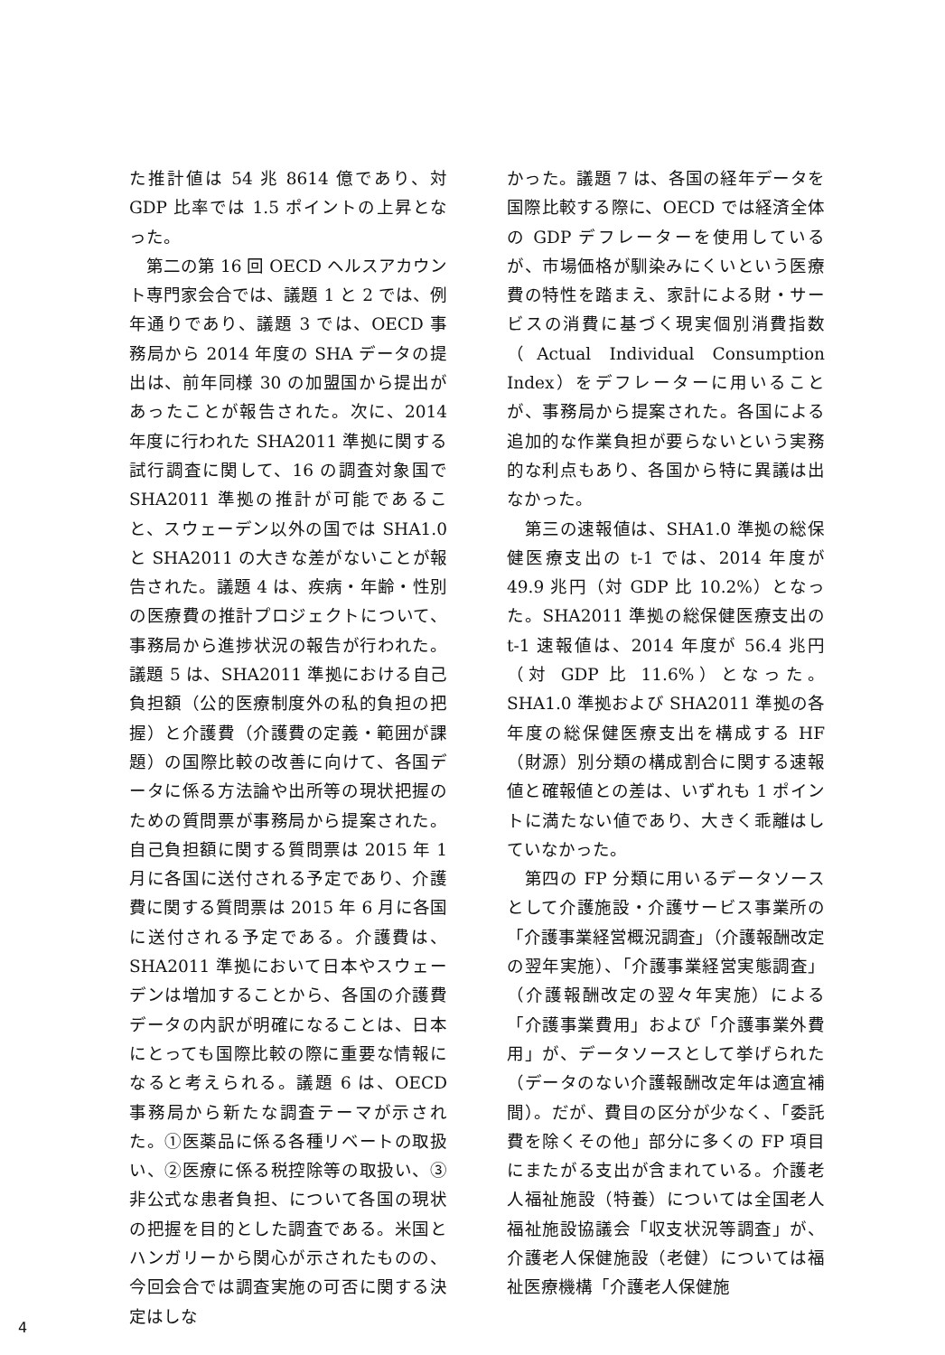た推計値は 54 兆 8614 億であり、対 GDP 比率では 1.5 ポイントの上昇となった。
　第二の第 16 回 OECD ヘルスアカウント専門家会合では、議題 1 と 2 では、例年通りであり、議題 3 では、OECD 事務局から 2014 年度の SHA データの提出は、前年同様 30 の加盟国から提出があったことが報告された。次に、2014 年度に行われた SHA2011 準拠に関する試行調査に関して、16 の調査対象国で SHA2011 準拠の推計が可能であること、スウェーデン以外の国では SHA1.0 と SHA2011 の大きな差がないことが報告された。議題 4 は、疾病・年齢・性別の医療費の推計プロジェクトについて、事務局から進捗状況の報告が行われた。議題 5 は、SHA2011 準拠における自己負担額（公的医療制度外の私的負担の把握）と介護費（介護費の定義・範囲が課題）の国際比較の改善に向けて、各国データに係る方法論や出所等の現状把握のための質問票が事務局から提案された。自己負担額に関する質問票は 2015 年 1 月に各国に送付される予定であり、介護費に関する質問票は 2015 年 6 月に各国に送付される予定である。介護費は、SHA2011 準拠において日本やスウェーデンは増加することから、各国の介護費データの内訳が明確になることは、日本にとっても国際比較の際に重要な情報になると考えられる。議題 6 は、OECD 事務局から新たな調査テーマが示された。①医薬品に係る各種リベートの取扱い、②医療に係る税控除等の取扱い、③非公式な患者負担、について各国の現状の把握を目的とした調査である。米国とハンガリーから関心が示されたものの、今回会合では調査実施の可否に関する決定はしな
かった。議題 7 は、各国の経年データを国際比較する際に、OECD では経済全体の GDP デフレーターを使用しているが、市場価格が馴染みにくいという医療費の特性を踏まえ、家計による財・サービスの消費に基づく現実個別消費指数（Actual Individual Consumption Index）をデフレーターに用いることが、事務局から提案された。各国による追加的な作業負担が要らないという実務的な利点もあり、各国から特に異議は出なかった。
　第三の速報値は、SHA1.0 準拠の総保健医療支出の t-1 では、2014 年度が 49.9 兆円（対 GDP 比 10.2%）となった。SHA2011 準拠の総保健医療支出の t-1 速報値は、2014 年度が 56.4 兆円（対 GDP 比 11.6%）となった。SHA1.0 準拠および SHA2011 準拠の各年度の総保健医療支出を構成する HF（財源）別分類の構成割合に関する速報値と確報値との差は、いずれも 1 ポイントに満たない値であり、大きく乖離はしていなかった。
　第四の FP 分類に用いるデータソースとして介護施設・介護サービス事業所の「介護事業経営概況調査」（介護報酬改定の翌年実施）、「介護事業経営実態調査」（介護報酬改定の翌々年実施）による「介護事業費用」および「介護事業外費用」が、データソースとして挙げられた（データのない介護報酬改定年は適宜補間）。だが、費目の区分が少なく、「委託費を除くその他」部分に多くの FP 項目にまたがる支出が含まれている。介護老人福祉施設（特養）については全国老人福祉施設協議会「収支状況等調査」が、介護老人保健施設（老健）については福祉医療機構「介護老人保健施
4